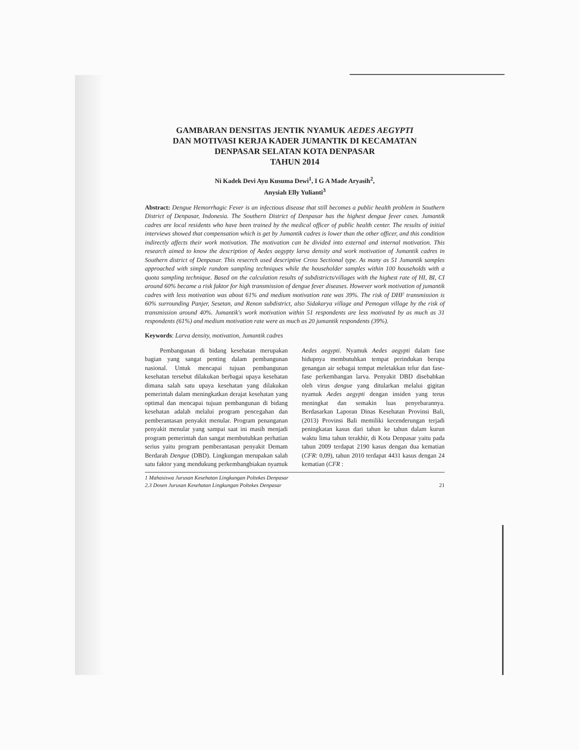GAMBARAN DENSITAS JENTIK NYAMUK AEDES AEGYPTI
DAN MOTIVASI KERJA KADER JUMANTIK DI KECAMATAN
DENPASAR SELATAN KOTA DENPASAR
TAHUN 2014
Ni Kadek Devi Ayu Kusuma Dewi<sup>1</sup>, I G A Made Aryasih<sup>2</sup>,
Anysiah Elly Yulianti<sup>3</sup>
Abstract: Dengue Hemorrhagic Fever is an infectious disease that still becomes a public health problem in Southern District of Denpasar, Indonesia. The Southern District of Denpasar has the highest dengue fever cases. Jumantik cadres are local residents who have been trained by the medical officer of public health center. The results of initial interviews showed that compensation which is get by Jumantik cadres is lower than the other officer, and this condition indirectly affects their work motivation. The motivation can be divided into external and internal motivation. This research aimed to know the description of Aedes aegypty larva density and work motivation of Jumantik cadres in Southern district of Denpasar. This resecrch used descriptive Cross Sectional type. As many as 51 Jumantik samples approached with simple random sampling techniques while the householder samples within 100 households with a quota sampling technique. Based on the calculation results of subdistricts/villages with the highest rate of HI, BI, CI around 60% became a risk faktor for high transmission of dengue fever diseases. However work motivation of jumantik cadres with less motivation was about 61% and medium motivation rate was 39%. The risk of DHF transmission is 60% surrounding Panjer, Sesetan, and Renon subdistrict, also Sidakarya village and Pemogan village by the risk of transmission around 40%. Jumantik's work motivation within 51 respondents are less motivated by as much as 31 respondents (61%) and medium motivation rate were as much as 20 jumantik respondents (39%).
Keywords: Larva density, motivation, Jumantik cadres
Pembangunan di bidang kesehatan merupakan bagian yang sangat penting dalam pembangunan nasional. Untuk mencapai tujuan pembangunan kesehatan tersebut dilakukan berbagai upaya kesehatan dimana salah satu upaya kesehatan yang dilakukan pemerintah dalam meningkatkan derajat kesehatan yang optimal dan mencapai tujuan pembangunan di bidang kesehatan adalah melalui program pencegahan dan pemberantasan penyakit menular. Program penanganan penyakit menular yang sampai saat ini masih menjadi program pemerintah dan sangat membutuhkan perhatian serius yaitu program pemberantasan penyakit Demam Berdarah Dengue (DBD). Lingkungan merupakan salah satu faktor yang mendukung perkembangbiakan nyamuk Aedes aegypti. Nyamuk Aedes aegypti dalam fase hidupnya membutuhkan tempat perindukan berupa genangan air sebagai tempat meletakkan telur dan fase-fase perkembangan larva. Penyakit DBD disebabkan oleh virus dengue yang ditularkan melalui gigitan nyamuk Aedes aegypti dengan insiden yang terus meningkat dan semakin luas penyebarannya. Berdasarkan Laporan Dinas Kesehatan Provinsi Bali, (2013) Provinsi Bali memiliki kecenderungan terjadi peningkatan kasus dari tahun ke tahun dalam kurun waktu lima tahun terakhir, di Kota Denpasar yaitu pada tahun 2009 terdapat 2190 kasus dengan dua kematian (CFR: 0,09), tahun 2010 terdapat 4431 kasus dengan 24 kematian (CFR :
1 Mahasiswa Jurusan Kesehatan Lingkungan Poltekes Denpasar
2.3 Dosen Jurusan Kesehatan Lingkungan Poltekes Denpasar
21